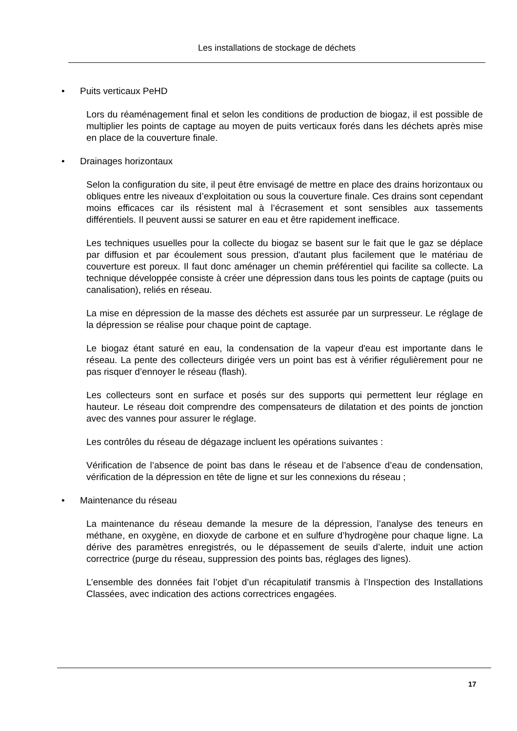Les installations de stockage de déchets
• Puits verticaux PeHD
Lors du réaménagement final et selon les conditions de production de biogaz, il est possible de multiplier les points de captage au moyen de puits verticaux forés dans les déchets après mise en place de la couverture finale.
• Drainages horizontaux
Selon la configuration du site, il peut être envisagé de mettre en place des drains horizontaux ou obliques entre les niveaux d’exploitation ou sous la couverture finale. Ces drains sont cependant moins efficaces car ils résistent mal à l’écrasement et sont sensibles aux tassements différentiels. Il peuvent aussi se saturer en eau et être rapidement inefficace.
Les techniques usuelles pour la collecte du biogaz se basent sur le fait que le gaz se déplace par diffusion et par écoulement sous pression, d'autant plus facilement que le matériau de couverture est poreux. Il faut donc aménager un chemin préférentiel qui facilite sa collecte. La technique développée consiste à créer une dépression dans tous les points de captage (puits ou canalisation), reliés en réseau.
La mise en dépression de la masse des déchets est assurée par un surpresseur. Le réglage de la dépression se réalise pour chaque point de captage.
Le biogaz étant saturé en eau, la condensation de la vapeur d'eau est importante dans le réseau. La pente des collecteurs dirigée vers un point bas est à vérifier régulièrement pour ne pas risquer d’ennoyer le réseau (flash).
Les collecteurs sont en surface et posés sur des supports qui permettent leur réglage en hauteur. Le réseau doit comprendre des compensateurs de dilatation et des points de jonction avec des vannes pour assurer le réglage.
Les contrôles du réseau de dégazage incluent les opérations suivantes :
Vérification de l’absence de point bas dans le réseau et de l’absence d’eau de condensation, vérification de la dépression en tête de ligne et sur les connexions du réseau ;
• Maintenance du réseau
La maintenance du réseau demande la mesure de la dépression, l’analyse des teneurs en méthane, en oxygène, en dioxyde de carbone et en sulfure d’hydrogène pour chaque ligne. La dérive des paramètres enregistrés, ou le dépassement de seuils d’alerte, induit une action correctrice (purge du réseau, suppression des points bas, réglages des lignes).
L’ensemble des données fait l’objet d’un récapitulatif transmis à l’Inspection des Installations Classées, avec indication des actions correctrices engagées.
17